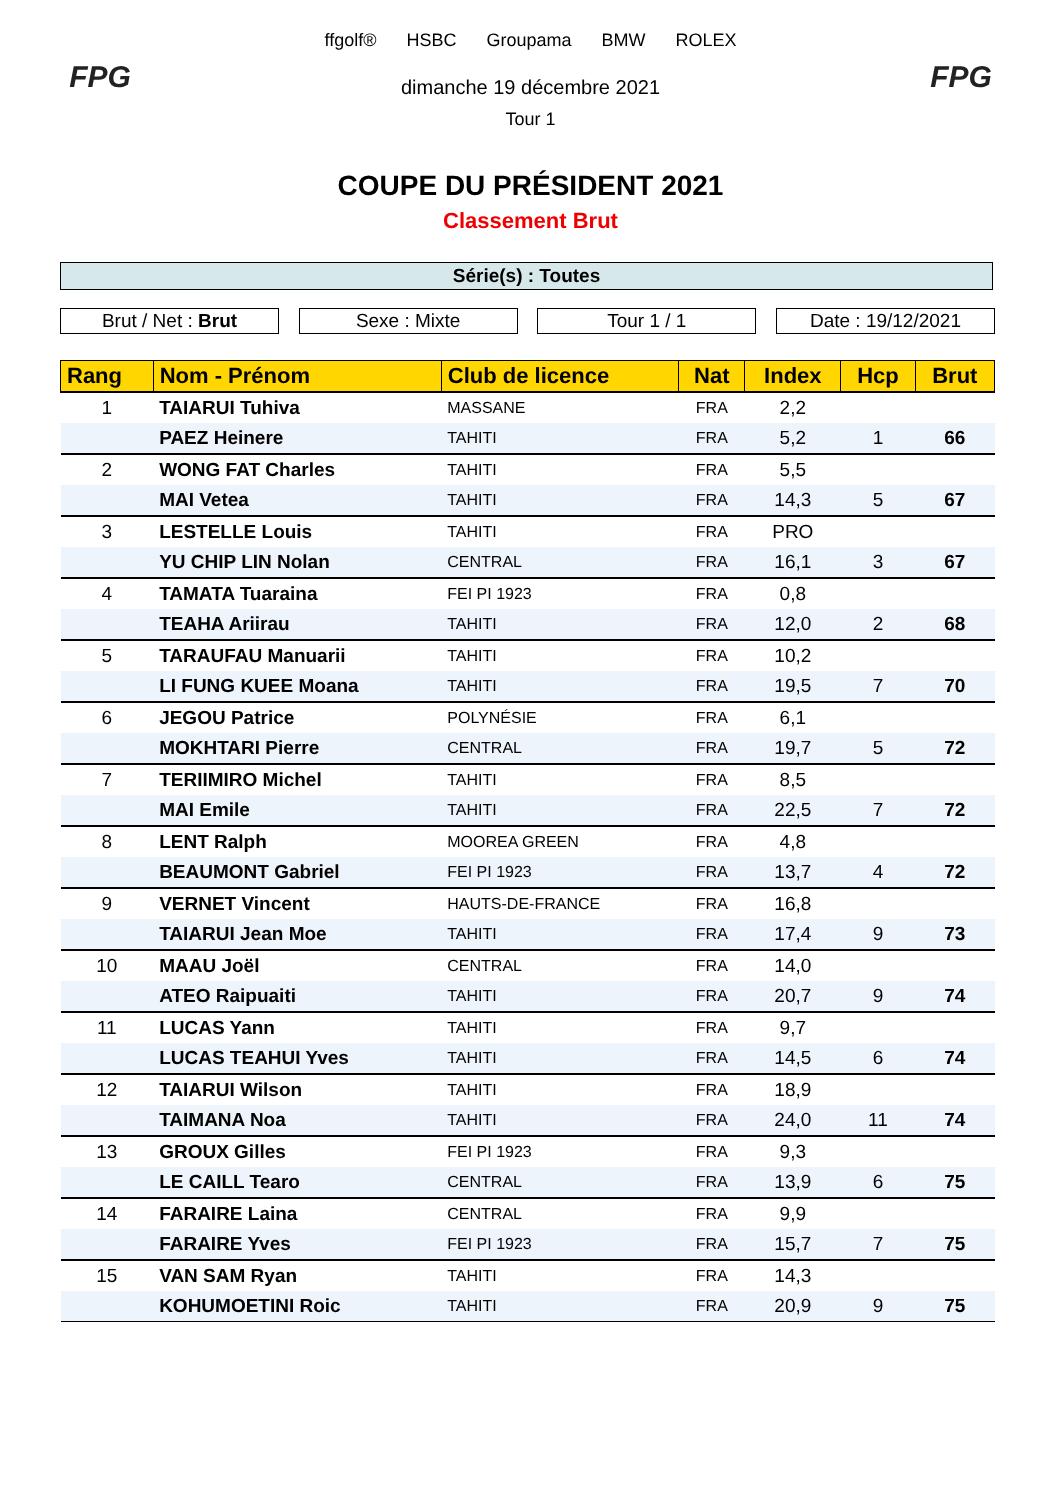FPG
ffgolf® HSBC Groupama BMW ROLEX
dimanche 19 décembre 2021
Tour 1
FPG
COUPE DU PRÉSIDENT 2021
Classement Brut
Série(s) : Toutes
Brut / Net : Brut Sexe : Mixte Tour 1 / 1 Date : 19/12/2021
| Rang | Nom - Prénom | Club de licence | Nat | Index | Hcp | Brut |
| --- | --- | --- | --- | --- | --- | --- |
| 1 | TAIARUI Tuhiva | MASSANE | FRA | 2,2 | | |
| | PAEZ Heinere | TAHITI | FRA | 5,2 | 1 | 66 |
| 2 | WONG FAT Charles | TAHITI | FRA | 5,5 | | |
| | MAI Vetea | TAHITI | FRA | 14,3 | 5 | 67 |
| 3 | LESTELLE Louis | TAHITI | FRA | PRO | | |
| | YU CHIP LIN Nolan | CENTRAL | FRA | 16,1 | 3 | 67 |
| 4 | TAMATA Tuaraina | FEI PI 1923 | FRA | 0,8 | | |
| | TEAHA Ariirau | TAHITI | FRA | 12,0 | 2 | 68 |
| 5 | TARAUFAU Manuarii | TAHITI | FRA | 10,2 | | |
| | LI FUNG KUEE Moana | TAHITI | FRA | 19,5 | 7 | 70 |
| 6 | JEGOU Patrice | POLYNÉSIE | FRA | 6,1 | | |
| | MOKHTARI Pierre | CENTRAL | FRA | 19,7 | 5 | 72 |
| 7 | TERIIMIRO Michel | TAHITI | FRA | 8,5 | | |
| | MAI Emile | TAHITI | FRA | 22,5 | 7 | 72 |
| 8 | LENT Ralph | MOOREA GREEN | FRA | 4,8 | | |
| | BEAUMONT Gabriel | FEI PI 1923 | FRA | 13,7 | 4 | 72 |
| 9 | VERNET Vincent | HAUTS-DE-FRANCE | FRA | 16,8 | | |
| | TAIARUI Jean Moe | TAHITI | FRA | 17,4 | 9 | 73 |
| 10 | MAAU Joël | CENTRAL | FRA | 14,0 | | |
| | ATEO Raipuaiti | TAHITI | FRA | 20,7 | 9 | 74 |
| 11 | LUCAS Yann | TAHITI | FRA | 9,7 | | |
| | LUCAS TEAHUI Yves | TAHITI | FRA | 14,5 | 6 | 74 |
| 12 | TAIARUI Wilson | TAHITI | FRA | 18,9 | | |
| | TAIMANA Noa | TAHITI | FRA | 24,0 | 11 | 74 |
| 13 | GROUX Gilles | FEI PI 1923 | FRA | 9,3 | | |
| | LE CAILL Tearo | CENTRAL | FRA | 13,9 | 6 | 75 |
| 14 | FARAIRE Laina | CENTRAL | FRA | 9,9 | | |
| | FARAIRE Yves | FEI PI 1923 | FRA | 15,7 | 7 | 75 |
| 15 | VAN SAM Ryan | TAHITI | FRA | 14,3 | | |
| | KOHUMOETINI Roic | TAHITI | FRA | 20,9 | 9 | 75 |